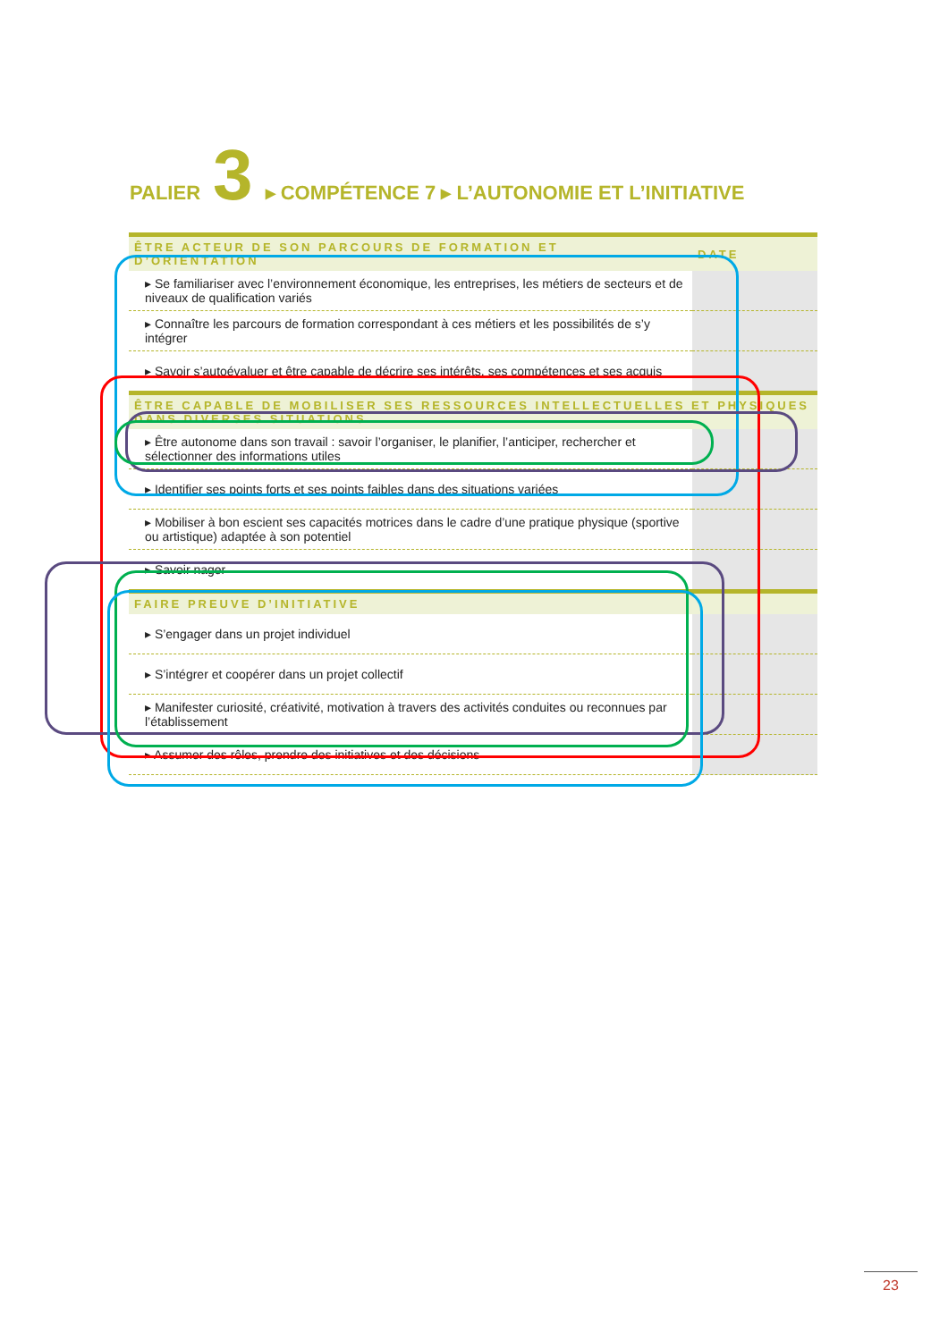PALIER 3 ▸ COMPÉTENCE 7 ▸ L’AUTONOMIE ET L’INITIATIVE
| ÊTRE ACTEUR DE SON PARCOURS DE FORMATION ET D’ORIENTATION | DATE |
| --- | --- |
| ▸ Se familiariser avec l’environnement économique, les entreprises, les métiers de secteurs et de niveaux de qualification variés | |
| ▸ Connaître les parcours de formation correspondant à ces métiers et les possibilités de s’y intégrer | |
| ▸ Savoir s’autoévaluer et être capable de décrire ses intérêts, ses compétences et ses acquis | |
| ÊTRE CAPABLE DE MOBILISER SES RESSOURCES INTELLECTUELLES ET PHYSIQUES DANS DIVERSES SITUATIONS | |
| ▸ Être autonome dans son travail : savoir l’organiser, le planifier, l’anticiper, rechercher et sélectionner des informations utiles | |
| ▸ Identifier ses points forts et ses points faibles dans des situations variées | |
| ▸ Mobiliser à bon escient ses capacités motrices dans le cadre d’une pratique physique (sportive ou artistique) adaptée à son potentiel | |
| ▸ Savoir nager | |
| FAIRE PREUVE D’INITIATIVE | |
| ▸ S’engager dans un projet individuel | |
| ▸ S’intégrer et coopérer dans un projet collectif | |
| ▸ Manifester curiosité, créativité, motivation à travers des activités conduites ou reconnues par l’établissement | |
| ▸ Assumer des rôles, prendre des initiatives et des décisions | |
23